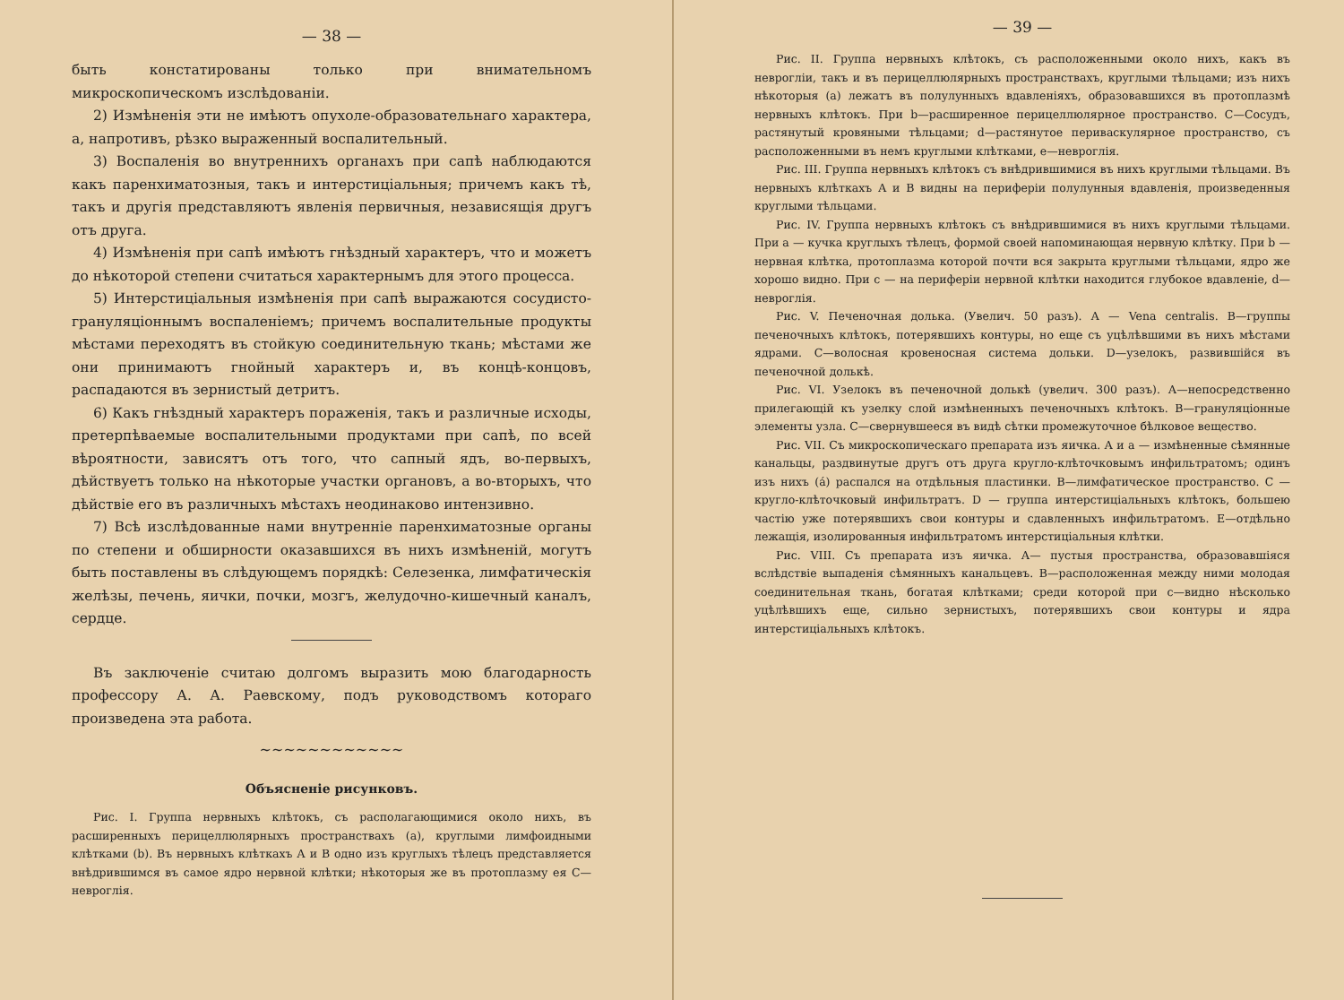— 38 —
быть констатированы только при внимательномъ микроскопическомъ изслѣдованіи.
2) Измѣненія эти не имѣютъ опухоле-образовательнаго характера, а, напротивъ, рѣзко выраженный воспалительный.
3) Воспаленія во внутреннихъ органахъ при сапѣ наблюдаются какъ паренхиматозныя, такъ и интерстиціальныя; причемъ какъ тѣ, такъ и другія представляютъ явленія первичныя, независящія другъ отъ друга.
4) Измѣненія при сапѣ имѣютъ гнѣздный характеръ, что и можетъ до нѣкоторой степени считаться характернымъ для этого процесса.
5) Интерстиціальныя измѣненія при сапѣ выражаются сосудисто-грануляціоннымъ воспаленіемъ; причемъ воспалительные продукты мѣстами переходятъ въ стойкую соединительную ткань; мѣстами же они принимаютъ гнойный характеръ и, въ концѣ-концовъ, распадаются въ зернистый детритъ.
6) Какъ гнѣздный характеръ пораженія, такъ и различные исходы, претерпѣваемые воспалительными продуктами при сапѣ, по всей вѣроятности, зависятъ отъ того, что сапный ядъ, во-первыхъ, дѣйствуетъ только на нѣкоторые участки органовъ, а во-вторыхъ, что дѣйствіе его въ различныхъ мѣстахъ неодинаково интензивно.
7) Всѣ изслѣдованные нами внутренніе паренхиматозные органы по степени и обширности оказавшихся въ нихъ измѣненій, могутъ быть поставлены въ слѣдующемъ порядкѣ: Селезенка, лимфатическія желѣзы, печень, яички, почки, мозгъ, желудочно-кишечный каналъ, сердце.
Въ заключеніе считаю долгомъ выразить мою благодарность профессору А. А. Раевскому, подъ руководствомъ котораго произведена эта работа.
~~~~~~~~~~~~
Объясненіе рисунковъ.
Рис. I. Группа нервныхъ клѣтокъ, съ располагающимися около нихъ, въ расширенныхъ перицеллюлярныхъ пространствахъ (а), круглыми лимфоидными клѣтками (b). Въ нервныхъ клѣткахъ А и В одно изъ круглыхъ тѣлецъ представляется внѣдрившимся въ самое ядро нервной клѣтки; нѣкоторыя же въ протоплазму ея С—невроглія.
— 39 —
Рис. II. Группа нервныхъ клѣтокъ, съ расположенными около нихъ, какъ въ невроглiи, такъ и въ перицеллюлярныхъ пространствахъ, круглыми тѣльцами; изъ нихъ нѣкоторыя (а) лежатъ въ полулунныхъ вдавленiяхъ, образовавшихся въ протоплазмѣ нервныхъ клѣтокъ. При b—расширенное перицеллюлярное пространство. С—Сосудъ, растянутый кровяными тѣльцами; d—растянутое периваскулярное пространство, съ расположенными въ немъ круглыми клѣтками, е—невроглія.
Рис. III. Группа нервныхъ клѣтокъ съ внѣдрившимися въ нихъ круглыми тѣльцами. Въ нервныхъ клѣткахъ А и В видны на периферiи полулунныя вдавленія, произведенныя круглыми тѣльцами.
Рис. IV. Группа нервныхъ клѣтокъ съ внѣдрившимися въ нихъ круглыми тѣльцами. При а — кучка круглыхъ тѣлецъ, формой своей напоминающая нервную клѣтку. При b — нервная клѣтка, протоплазма которой почти вся закрыта круглыми тѣльцами, ядро же хорошо видно. При с — на периферiи нервной клѣтки находится глубокое вдавленіе, d—невроглія.
Рис. V. Печеночная долька. (Увелич. 50 разъ). А — Vena centralis. В—группы печеночныхъ клѣтокъ, потерявшихъ контуры, но еще съ уцѣлѣвшими въ нихъ мѣстами ядрами. С—волосная кровеносная система дольки. D—узелокъ, развившійся въ печеночной долькѣ.
Рис. VI. Узелокъ въ печеночной долькѣ (увелич. 300 разъ). А—непосредственно прилегающій къ узелку слой измѣненныхъ печеночныхъ клѣтокъ. В—грануляціонные элементы узла. С—свернувшееся въ видѣ сѣтки промежуточное бѣлковое вещество.
Рис. VII. Съ микроскопическаго препарата изъ яичка. А и а — измѣненные сѣмянные канальцы, раздвинутые другъ отъ друга кругло-клѣточковымъ инфильтратомъ; одинъ изъ нихъ (а́) распался на отдѣльныя пластинки. В—лимфатическое пространство. С — кругло-клѣточковый инфильтратъ. D — группа интерстиціальныхъ клѣтокъ, большею частію уже потерявшихъ свои контуры и сдавленныхъ инфильтратомъ. Е—отдѣльно лежащія, изолированныя инфильтратомъ интерстиціальныя клѣтки.
Рис. VIII. Съ препарата изъ яичка. А— пустыя пространства, образовавшіяся вслѣдствіе выпаденія сѣмянныхъ канальцевъ. В—расположенная между ними молодая соединительная ткань, богатая клѣтками; среди которой при с—видно нѣсколько уцѣлѣвшихъ еще, сильно зернистыхъ, потерявшихъ свои контуры и ядра интерстиціальныхъ клѣтокъ.